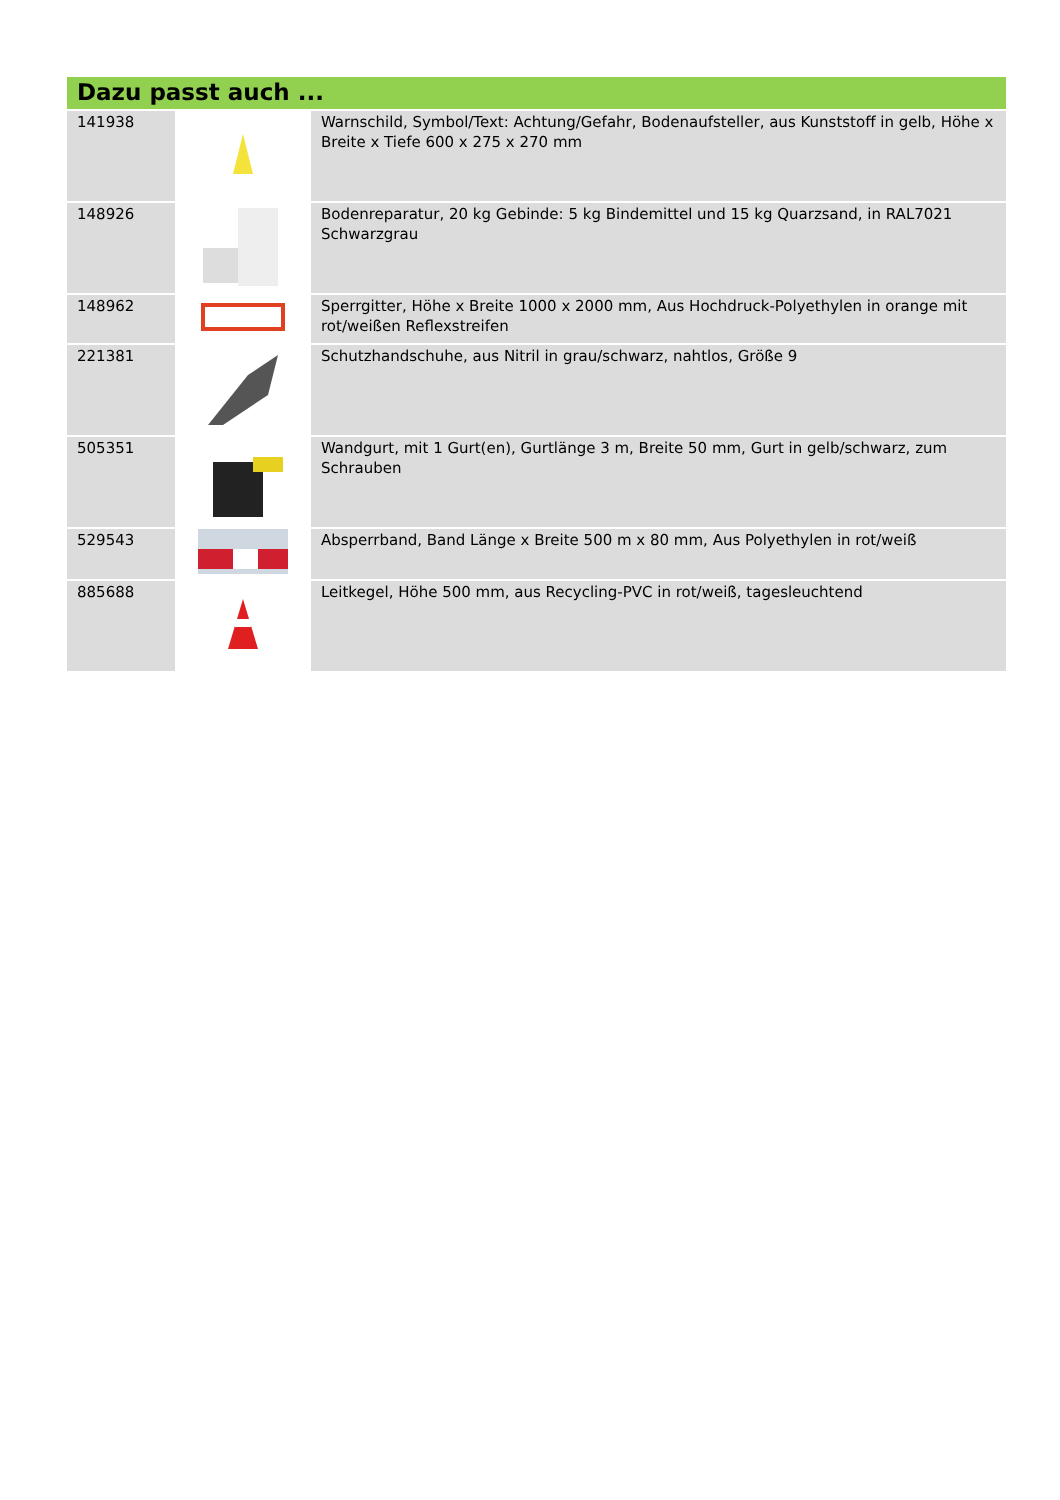Dazu passt auch ...
| 141938 | | Warnschild, Symbol/Text: Achtung/Gefahr, Bodenaufsteller, aus Kunststoff in gelb, Höhe x Breite x Tiefe 600 x 275 x 270 mm |
| 148926 | | Bodenreparatur, 20 kg Gebinde: 5 kg Bindemittel und 15 kg Quarzsand, in RAL7021 Schwarzgrau |
| 148962 | | Sperrgitter, Höhe x Breite 1000 x 2000 mm, Aus Hochdruck-Polyethylen in orange mit rot/weißen Reflexstreifen |
| 221381 | | Schutzhandschuhe, aus Nitril in grau/schwarz, nahtlos, Größe 9 |
| 505351 | | Wandgurt, mit 1 Gurt(en), Gurtlänge 3 m, Breite 50 mm, Gurt in gelb/schwarz, zum Schrauben |
| 529543 | | Absperrband, Band Länge x Breite 500 m x 80 mm, Aus Polyethylen in rot/weiß |
| 885688 | | Leitkegel, Höhe 500 mm, aus Recycling-PVC in rot/weiß, tagesleuchtend |